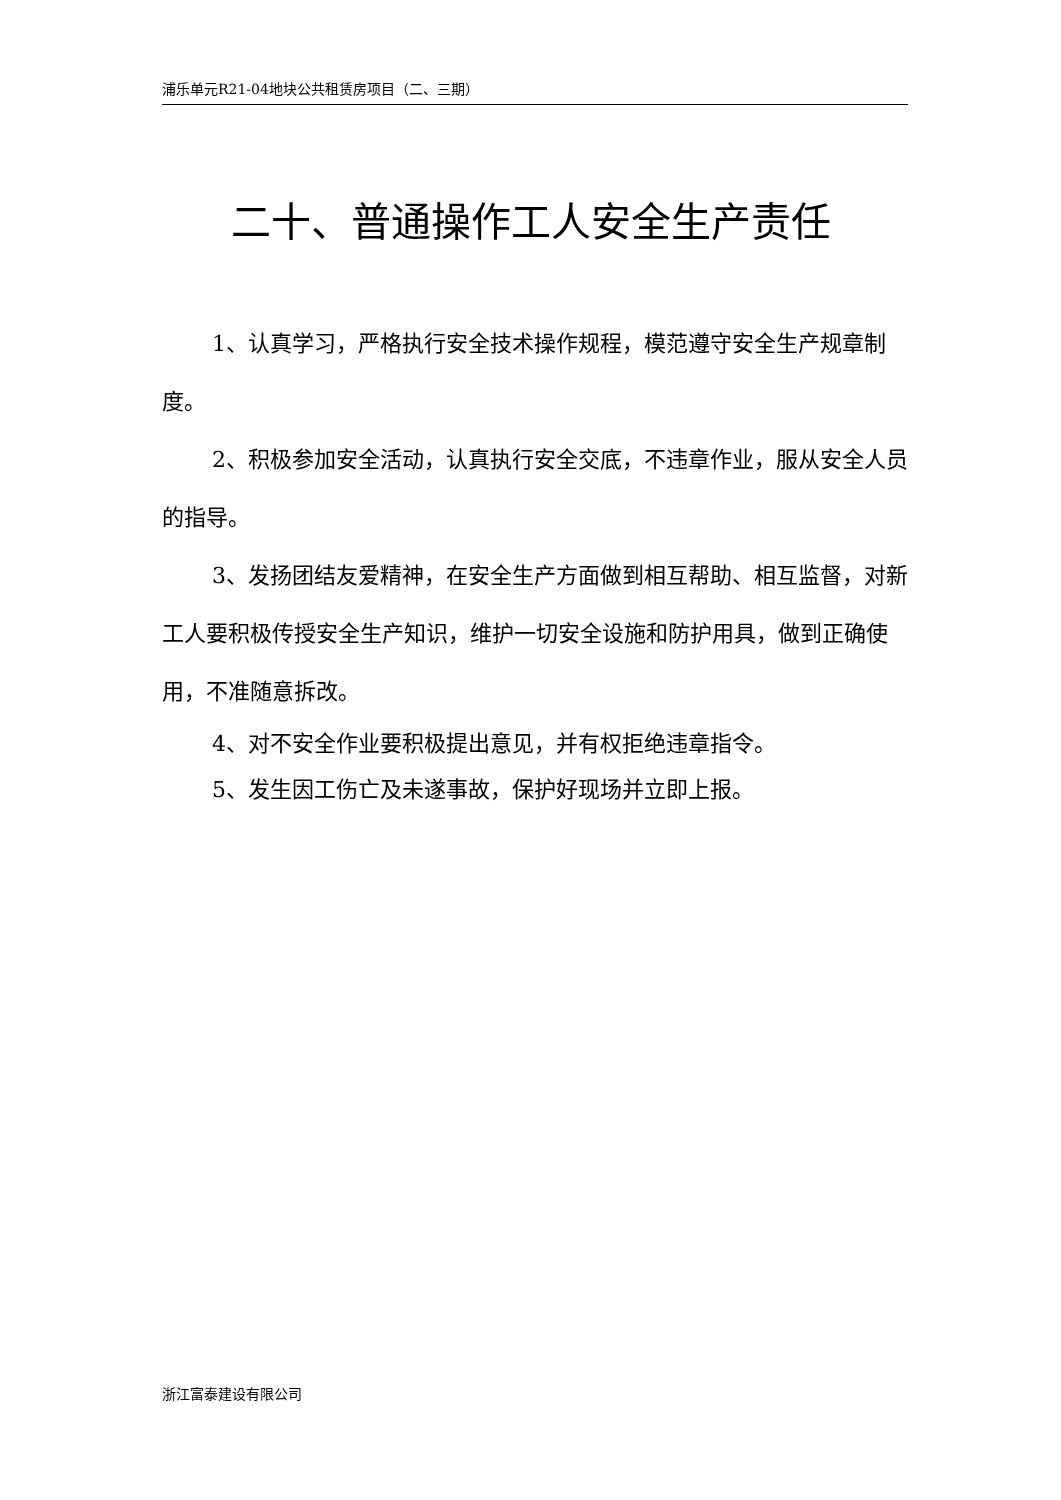浦乐单元R21-04地块公共租赁房项目（二、三期）
二十、普通操作工人安全生产责任
1、认真学习，严格执行安全技术操作规程，模范遵守安全生产规章制度。
2、积极参加安全活动，认真执行安全交底，不违章作业，服从安全人员的指导。
3、发扬团结友爱精神，在安全生产方面做到相互帮助、相互监督，对新工人要积极传授安全生产知识，维护一切安全设施和防护用具，做到正确使用，不准随意拆改。
4、对不安全作业要积极提出意见，并有权拒绝违章指令。
5、发生因工伤亡及未遂事故，保护好现场并立即上报。
浙江富泰建设有限公司